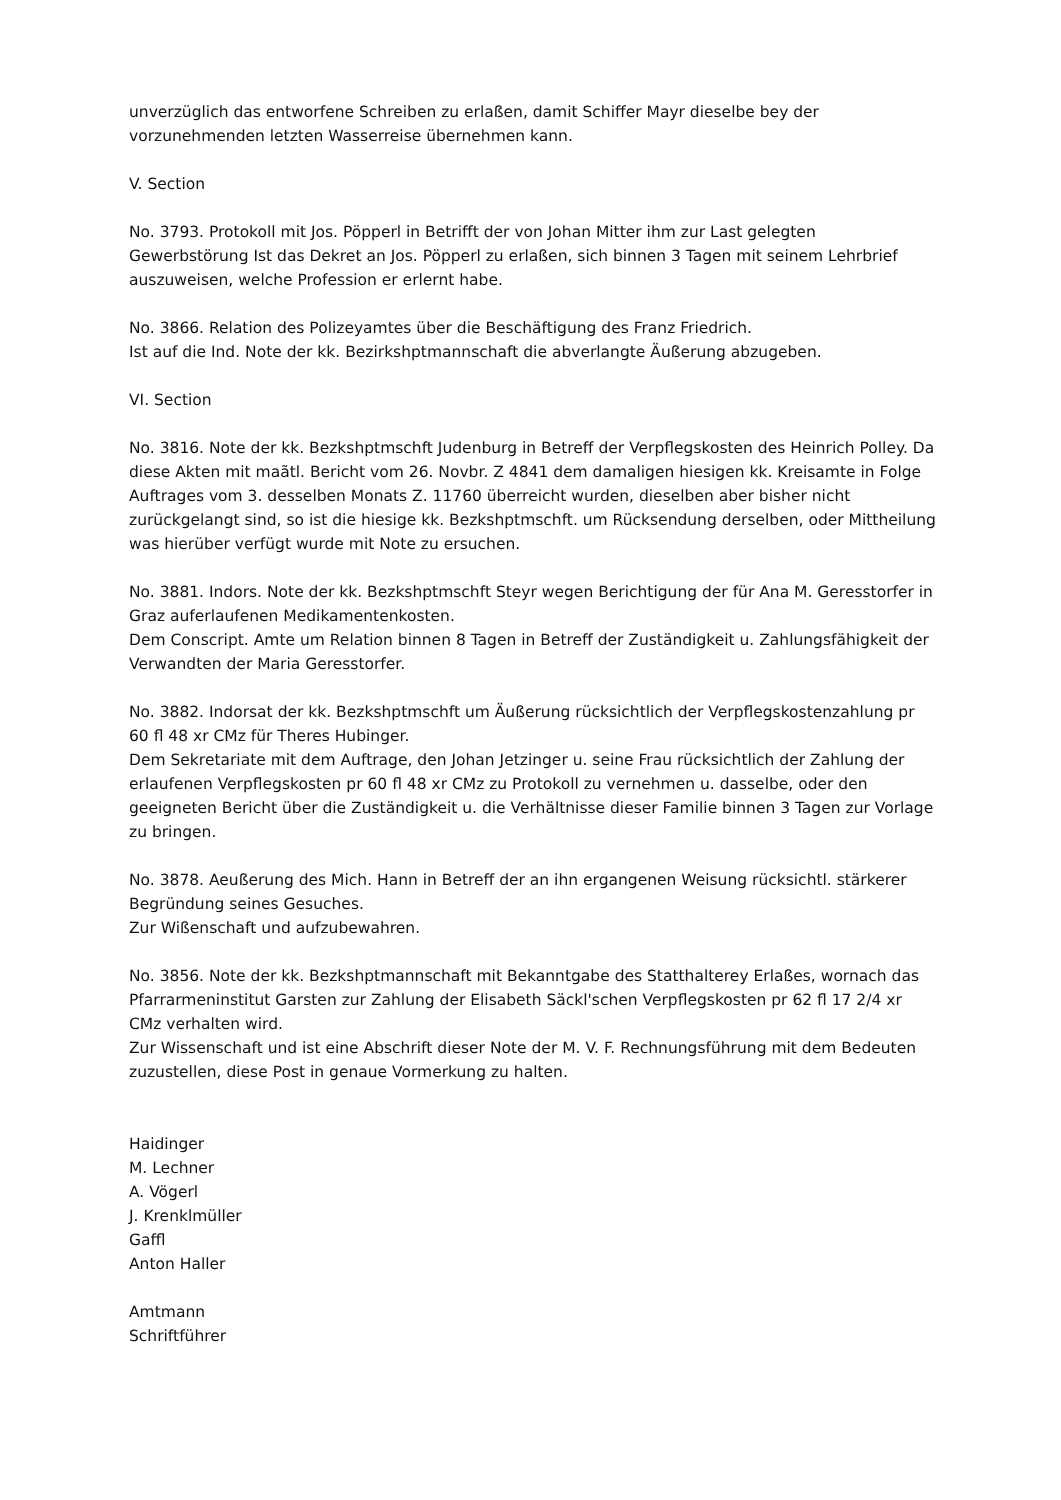unverzüglich das entworfene Schreiben zu erlaßen, damit Schiffer Mayr dieselbe bey der vorzunehmenden letzten Wasserreise übernehmen kann.
V. Section
No. 3793. Protokoll mit Jos. Pöpperl in Betrifft der von Johan Mitter ihm zur Last gelegten Gewerbstörung Ist das Dekret an Jos. Pöpperl zu erlaßen, sich binnen 3 Tagen mit seinem Lehrbrief auszuweisen, welche Profession er erlernt habe.
No. 3866. Relation des Polizeyamtes über die Beschäftigung des Franz Friedrich.
Ist auf die Ind. Note der kk. Bezirkshptmannschaft die abverlangte Äußerung abzugeben.
VI. Section
No. 3816. Note der kk. Bezkshptmschft Judenburg in Betreff der Verpflegskosten des Heinrich Polley. Da diese Akten mit maãtl. Bericht vom 26. Novbr. Z 4841 dem damaligen hiesigen kk. Kreisamte in Folge Auftrages vom 3. desselben Monats Z. 11760 überreicht wurden, dieselben aber bisher nicht zurückgelangt sind, so ist die hiesige kk. Bezkshptmschft. um Rücksendung derselben, oder Mittheilung was hierüber verfügt wurde mit Note zu ersuchen.
No. 3881. Indors. Note der kk. Bezkshptmschft Steyr wegen Berichtigung der für Ana M. Geresstorfer in Graz auferlaufenen Medikamentenkosten.
Dem Conscript. Amte um Relation binnen 8 Tagen in Betreff der Zuständigkeit u. Zahlungsfähigkeit der Verwandten der Maria Geresstorfer.
No. 3882. Indorsat der kk. Bezkshptmschft um Äußerung rücksichtlich der Verpflegskostenzahlung pr 60 fl 48 xr CMz für Theres Hubinger.
Dem Sekretariate mit dem Auftrage, den Johan Jetzinger u. seine Frau rücksichtlich der Zahlung der erlaufenen Verpflegskosten pr 60 fl 48 xr CMz zu Protokoll zu vernehmen u. dasselbe, oder den geeigneten Bericht über die Zuständigkeit u. die Verhältnisse dieser Familie binnen 3 Tagen zur Vorlage zu bringen.
No. 3878. Aeußerung des Mich. Hann in Betreff der an ihn ergangenen Weisung rücksichtl. stärkerer Begründung seines Gesuches.
Zur Wißenschaft und aufzubewahren.
No. 3856. Note der kk. Bezkshptmannschaft mit Bekanntgabe des Statthalterey Erlaßes, wornach das Pfarrarmeninstitut Garsten zur Zahlung der Elisabeth Säckl'schen Verpflegskosten pr 62 fl 17 2/4 xr CMz verhalten wird.
Zur Wissenschaft und ist eine Abschrift dieser Note der M. V. F. Rechnungsführung mit dem Bedeuten zuzustellen, diese Post in genaue Vormerkung zu halten.
Haidinger
M. Lechner
A. Vögerl
J. Krenklmüller
Gaffl
Anton Haller
Amtmann
Schriftführer